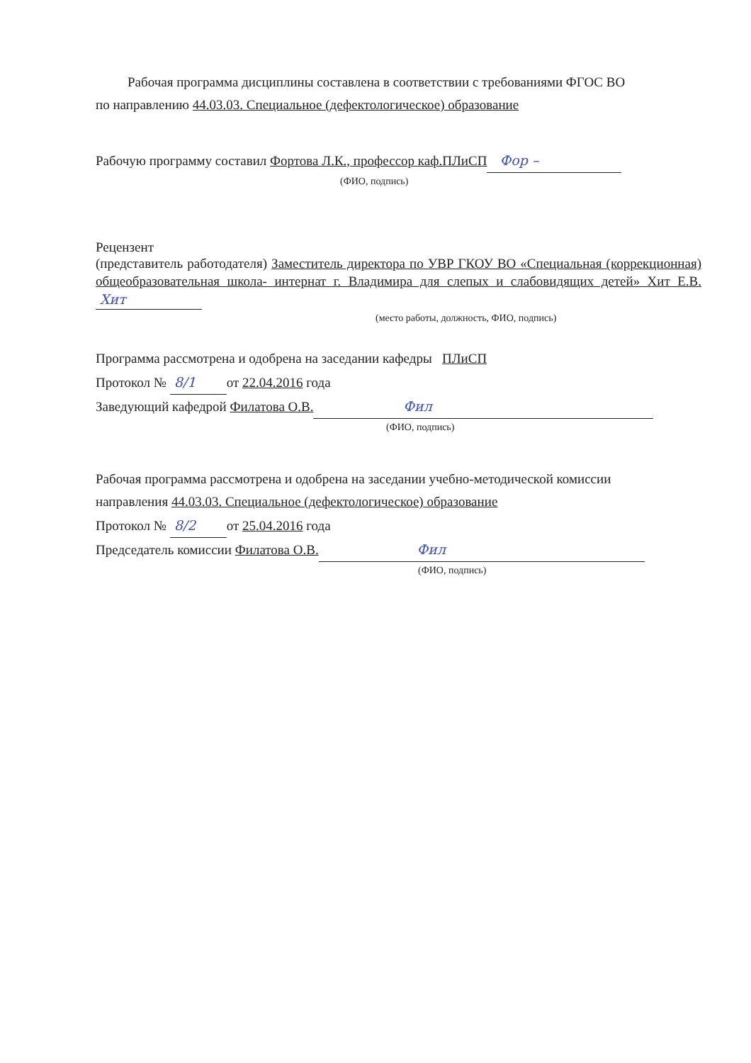Рабочая программа дисциплины составлена в соответствии с требованиями ФГОС ВО
по направлению 44.03.03. Специальное (дефектологическое) образование
Рабочую программу составил Фортова Л.К., профессор каф.ПЛиСП Фор –
(ФИО, подпись)
Рецензент
(представитель работодателя) Заместитель директора по УВР ГКОУ ВО «Специальная (коррекционная) общеобразовательная школа- интернат г. Владимира для слепых и слабовидящих детей» Хит Е.В. Хит
(место работы, должность, ФИО, подпись)
Программа рассмотрена и одобрена на заседании кафедры ПЛиСП
Протокол № 8/1 от 22.04.2016 года
Заведующий кафедрой Филатова О.В. Фил
(ФИО, подпись)
Рабочая программа рассмотрена и одобрена на заседании учебно-методической комиссии
направления 44.03.03. Специальное (дефектологическое) образование
Протокол № 8/2 от 25.04.2016 года
Председатель комиссии Филатова О.В. Фил
(ФИО, подпись)